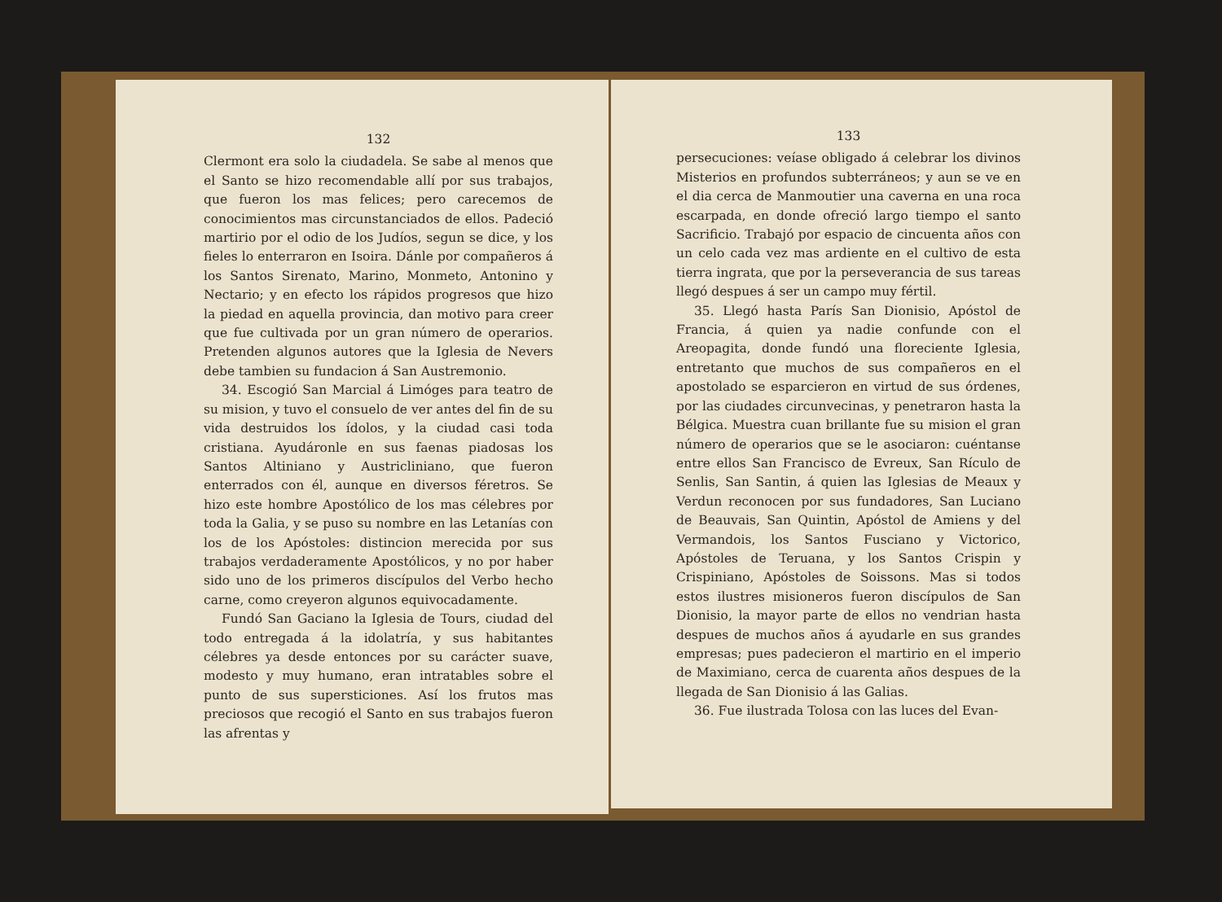132
Clermont era solo la ciudadela. Se sabe al menos que el Santo se hizo recomendable allí por sus trabajos, que fueron los mas felices; pero carecemos de conocimientos mas circunstanciados de ellos. Padeció martirio por el odio de los Judíos, segun se dice, y los fieles lo enterraron en Isoira. Dánle por compañeros á los Santos Sirenato, Marino, Monmeto, Antonino y Nectario; y en efecto los rápidos progresos que hizo la piedad en aquella provincia, dan motivo para creer que fue cultivada por un gran número de operarios. Pretenden algunos autores que la Iglesia de Nevers debe tambien su fundacion á San Austremonio.
34. Escogió San Marcial á Limóges para teatro de su mision, y tuvo el consuelo de ver antes del fin de su vida destruidos los ídolos, y la ciudad casi toda cristiana. Ayudáronle en sus faenas piadosas los Santos Altiniano y Austricliniano, que fueron enterrados con él, aunque en diversos féretros. Se hizo este hombre Apostólico de los mas célebres por toda la Galia, y se puso su nombre en las Letanías con los de los Apóstoles: distincion merecida por sus trabajos verdaderamente Apostólicos, y no por haber sido uno de los primeros discípulos del Verbo hecho carne, como creyeron algunos equivocadamente.
Fundó San Gaciano la Iglesia de Tours, ciudad del todo entregada á la idolatría, y sus habitantes célebres ya desde entonces por su carácter suave, modesto y muy humano, eran intratables sobre el punto de sus supersticiones. Así los frutos mas preciosos que recogió el Santo en sus trabajos fueron las afrentas y
133
persecuciones: veíase obligado á celebrar los divinos Misterios en profundos subterráneos; y aun se ve en el dia cerca de Manmoutier una caverna en una roca escarpada, en donde ofreció largo tiempo el santo Sacrificio. Trabajó por espacio de cincuenta años con un celo cada vez mas ardiente en el cultivo de esta tierra ingrata, que por la perseverancia de sus tareas llegó despues á ser un campo muy fértil.
35. Llegó hasta París San Dionisio, Apóstol de Francia, á quien ya nadie confunde con el Areopagita, donde fundó una floreciente Iglesia, entretanto que muchos de sus compañeros en el apostolado se esparcieron en virtud de sus órdenes, por las ciudades circunvecinas, y penetraron hasta la Bélgica. Muestra cuan brillante fue su mision el gran número de operarios que se le asociaron: cuéntanse entre ellos San Francisco de Evreux, San Rículo de Senlis, San Santin, á quien las Iglesias de Meaux y Verdun reconocen por sus fundadores, San Luciano de Beauvais, San Quintin, Apóstol de Amiens y del Vermandois, los Santos Fusciano y Victorico, Apóstoles de Teruana, y los Santos Crispin y Crispiniano, Apóstoles de Soissons. Mas si todos estos ilustres misioneros fueron discípulos de San Dionisio, la mayor parte de ellos no vendrian hasta despues de muchos años á ayudarle en sus grandes empresas; pues padecieron el martirio en el imperio de Maximiano, cerca de cuarenta años despues de la llegada de San Dionisio á las Galias.
36. Fue ilustrada Tolosa con las luces del Evan-